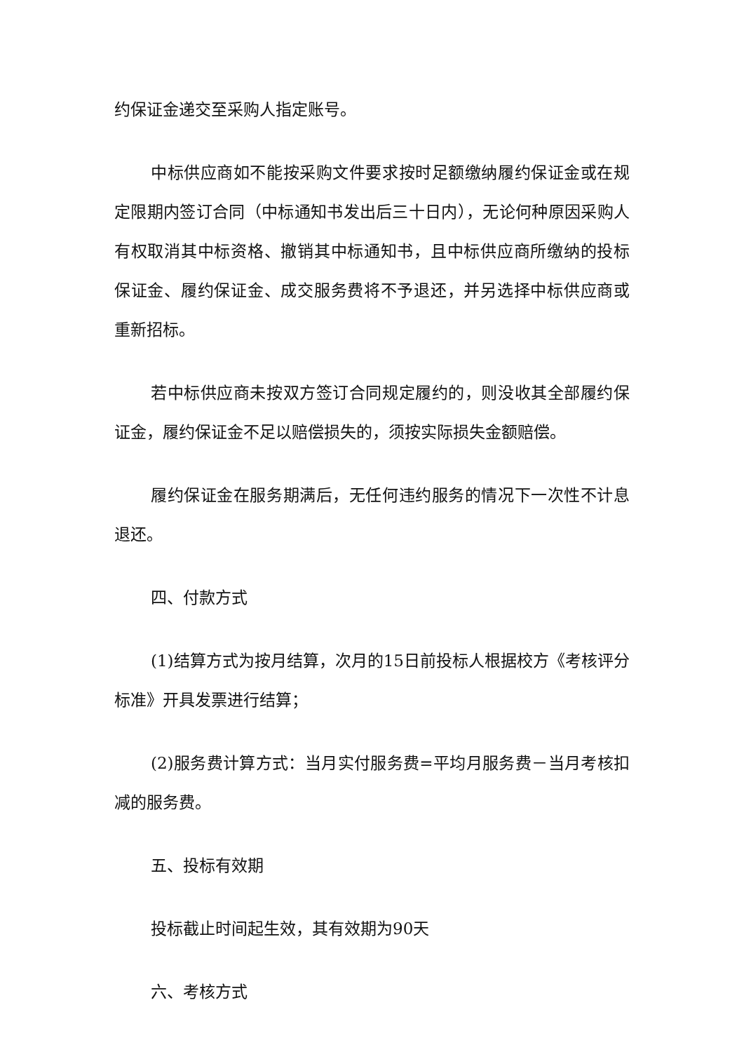约保证金递交至采购人指定账号。
中标供应商如不能按采购文件要求按时足额缴纳履约保证金或在规定限期内签订合同（中标通知书发出后三十日内），无论何种原因采购人有权取消其中标资格、撤销其中标通知书，且中标供应商所缴纳的投标保证金、履约保证金、成交服务费将不予退还，并另选择中标供应商或重新招标。
若中标供应商未按双方签订合同规定履约的，则没收其全部履约保证金，履约保证金不足以赔偿损失的，须按实际损失金额赔偿。
履约保证金在服务期满后，无任何违约服务的情况下一次性不计息退还。
四、付款方式
(1)结算方式为按月结算，次月的15日前投标人根据校方《考核评分标准》开具发票进行结算；
(2)服务费计算方式：当月实付服务费=平均月服务费－当月考核扣减的服务费。
五、投标有效期
投标截止时间起生效，其有效期为90天
六、考核方式